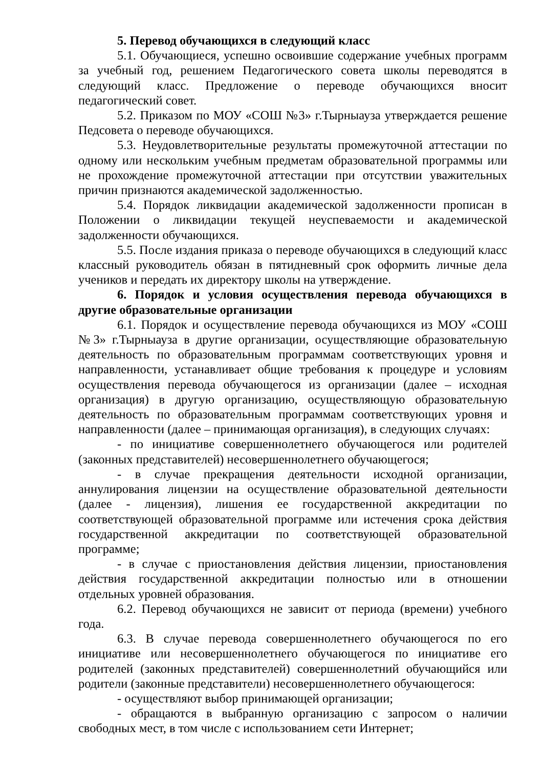5. Перевод обучающихся в следующий класс
5.1. Обучающиеся, успешно освоившие содержание учебных программ за учебный год, решением Педагогического совета школы переводятся в следующий класс. Предложение о переводе обучающихся вносит педагогический совет.
5.2. Приказом по МОУ «СОШ №3» г.Тырныауза утверждается решение Педсовета о переводе обучающихся.
5.3. Неудовлетворительные результаты промежуточной аттестации по одному или нескольким учебным предметам образовательной программы или не прохождение промежуточной аттестации при отсутствии уважительных причин признаются академической задолженностью.
5.4. Порядок ликвидации академической задолженности прописан в Положении о ликвидации текущей неуспеваемости и академической задолженности обучающихся.
5.5. После издания приказа о переводе обучающихся в следующий класс классный руководитель обязан в пятидневный срок оформить личные дела учеников и передать их директору школы на утверждение.
6. Порядок и условия осуществления перевода обучающихся в другие образовательные организации
6.1. Порядок и осуществление перевода обучающихся из МОУ «СОШ №3» г.Тырныауза в другие организации, осуществляющие образовательную деятельность по образовательным программам соответствующих уровня и направленности, устанавливает общие требования к процедуре и условиям осуществления перевода обучающегося из организации (далее – исходная организация) в другую организацию, осуществляющую образовательную деятельность по образовательным программам соответствующих уровня и направленности (далее – принимающая организация), в следующих случаях:
- по инициативе совершеннолетнего обучающегося или родителей (законных представителей) несовершеннолетнего обучающегося;
- в случае прекращения деятельности исходной организации, аннулирования лицензии на осуществление образовательной деятельности (далее - лицензия), лишения ее государственной аккредитации по соответствующей образовательной программе или истечения срока действия государственной аккредитации по соответствующей образовательной программе;
- в случае с приостановления действия лицензии, приостановления действия государственной аккредитации полностью или в отношении отдельных уровней образования.
6.2. Перевод обучающихся не зависит от периода (времени) учебного года.
6.3. В случае перевода совершеннолетнего обучающегося по его инициативе или несовершеннолетнего обучающегося по инициативе его родителей (законных представителей) совершеннолетний обучающийся или родители (законные представители) несовершеннолетнего обучающегося:
- осуществляют выбор принимающей организации;
- обращаются в выбранную организацию с запросом о наличии свободных мест, в том числе с использованием сети Интернет;